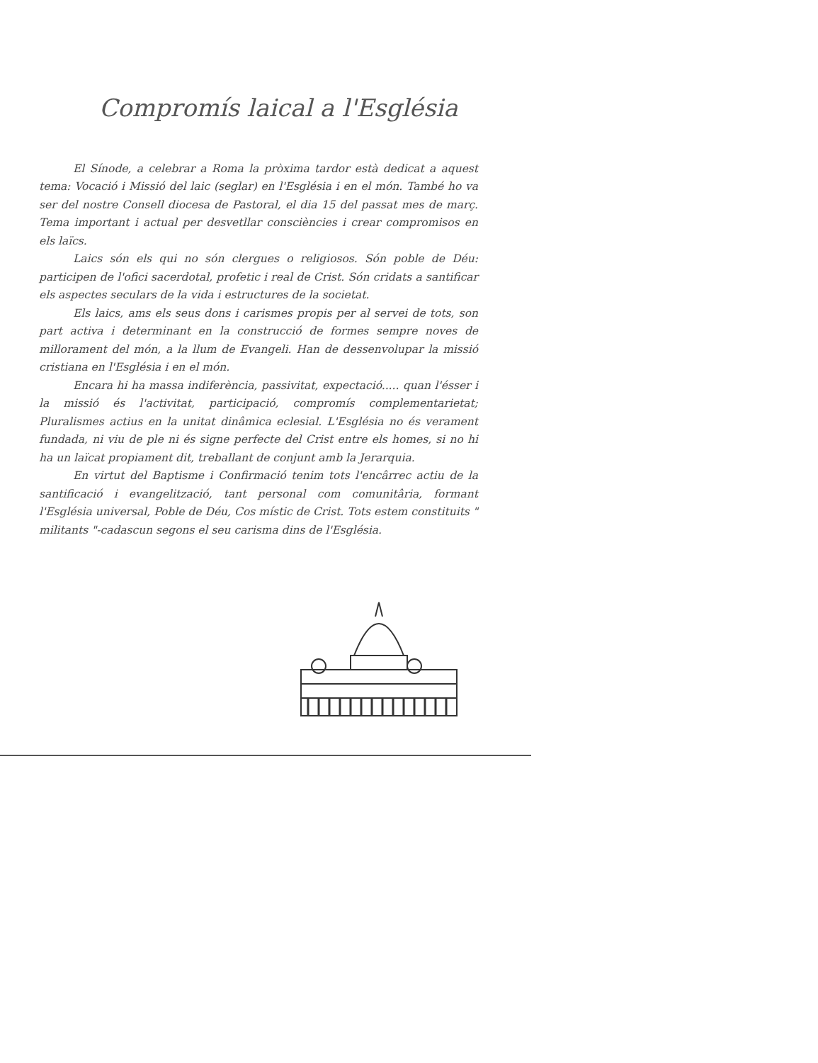Compromís laical a l'Església
El Sínode, a celebrar a Roma la pròxima tardor està dedicat a aquest tema: Vocació i Missió del laic (seglar) en l'Església i en el món. També ho va ser del nostre Consell diocesa de Pastoral, el dia 15 del passat mes de març. Tema important i actual per desvetllar consciències i crear compromisos en els laïcs.
Laics són els qui no són clergues o religiosos. Són poble de Déu: participen de l'ofici sacerdotal, profetic i real de Crist. Són cridats a santificar els aspectes seculars de la vida i estructures de la societat.
Els laics, ams els seus dons i carismes propis per al servei de tots, son part activa i determinant en la construcció de formes sempre noves de millorament del món, a la llum de Evangeli. Han de dessenvolupar la missió cristiana en l'Església i en el món.
Encara hi ha massa indiferència, passivitat, expectació..... quan l'ésser i la missió és l'activitat, participació, compromís complementarietat; Pluralismes actius en la unitat dinâmica eclesial. L'Església no és verament fundada, ni viu de ple ni és signe perfecte del Crist entre els homes, si no hi ha un laïcat propiament dit, treballant de conjunt amb la Jerarquia.
En virtut del Baptisme i Confirmació tenim tots l'encârrec actiu de la santificació i evangelització, tant personal com comunitâria, formant l'Església universal, Poble de Déu, Cos místic de Crist. Tots estem constituits " militants "-cadascun segons el seu carisma dins de l'Església.